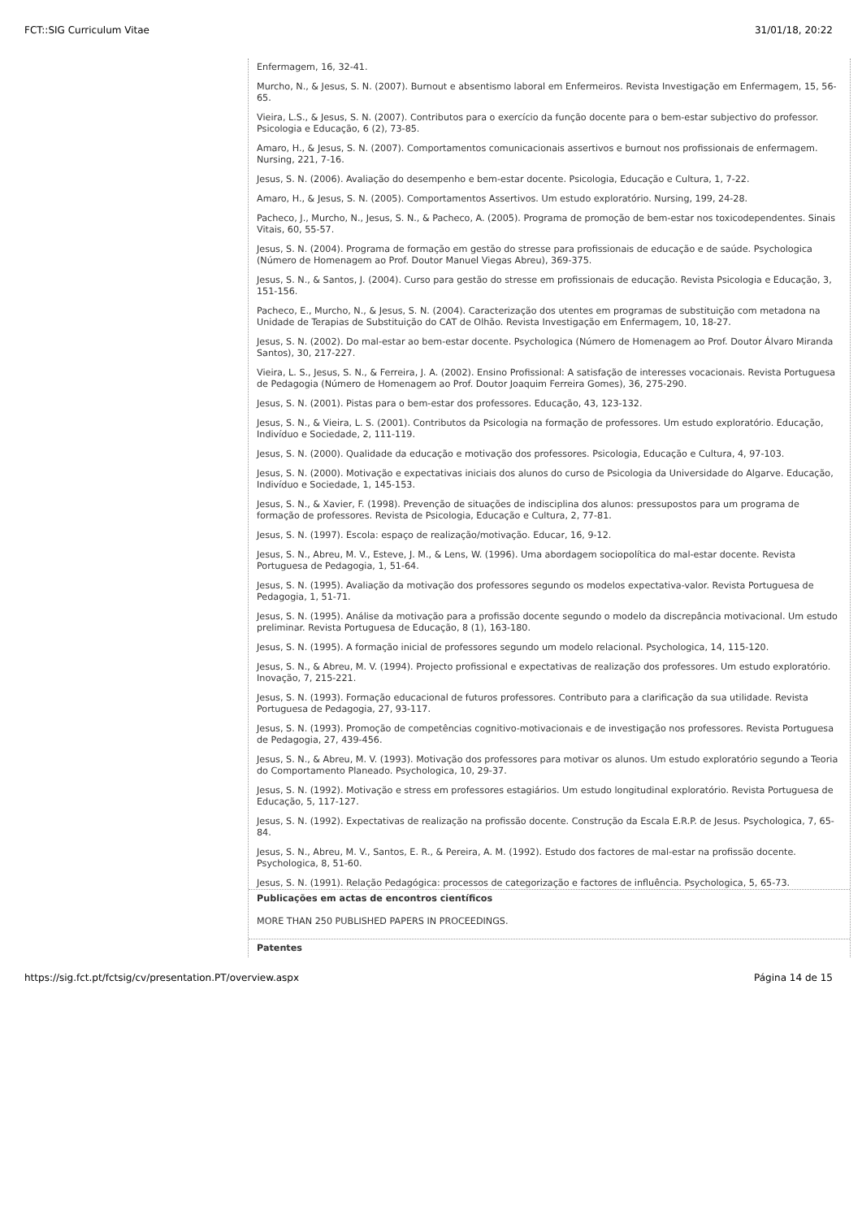FCT::SIG Curriculum Vitae 31/01/18, 20:22
Enfermagem, 16, 32-41.
Murcho, N., & Jesus, S. N. (2007). Burnout e absentismo laboral em Enfermeiros. Revista Investigação em Enfermagem, 15, 56-65.
Vieira, L.S., & Jesus, S. N. (2007). Contributos para o exercício da função docente para o bem-estar subjectivo do professor. Psicologia e Educação, 6 (2), 73-85.
Amaro, H., & Jesus, S. N. (2007). Comportamentos comunicacionais assertivos e burnout nos profissionais de enfermagem. Nursing, 221, 7-16.
Jesus, S. N. (2006). Avaliação do desempenho e bem-estar docente. Psicologia, Educação e Cultura, 1, 7-22.
Amaro, H., & Jesus, S. N. (2005). Comportamentos Assertivos. Um estudo exploratório. Nursing, 199, 24-28.
Pacheco, J., Murcho, N., Jesus, S. N., & Pacheco, A. (2005). Programa de promoção de bem-estar nos toxicodependentes. Sinais Vitais, 60, 55-57.
Jesus, S. N. (2004). Programa de formação em gestão do stresse para profissionais de educação e de saúde. Psychologica (Número de Homenagem ao Prof. Doutor Manuel Viegas Abreu), 369-375.
Jesus, S. N., & Santos, J. (2004). Curso para gestão do stresse em profissionais de educação. Revista Psicologia e Educação, 3, 151-156.
Pacheco, E., Murcho, N., & Jesus, S. N. (2004). Caracterização dos utentes em programas de substituição com metadona na Unidade de Terapias de Substituição do CAT de Olhão. Revista Investigação em Enfermagem, 10, 18-27.
Jesus, S. N. (2002). Do mal-estar ao bem-estar docente. Psychologica (Número de Homenagem ao Prof. Doutor Álvaro Miranda Santos), 30, 217-227.
Vieira, L. S., Jesus, S. N., & Ferreira, J. A. (2002). Ensino Profissional: A satisfação de interesses vocacionais. Revista Portuguesa de Pedagogia (Número de Homenagem ao Prof. Doutor Joaquim Ferreira Gomes), 36, 275-290.
Jesus, S. N. (2001). Pistas para o bem-estar dos professores. Educação, 43, 123-132.
Jesus, S. N., & Vieira, L. S. (2001). Contributos da Psicologia na formação de professores. Um estudo exploratório. Educação, Indivíduo e Sociedade, 2, 111-119.
Jesus, S. N. (2000). Qualidade da educação e motivação dos professores. Psicologia, Educação e Cultura, 4, 97-103.
Jesus, S. N. (2000). Motivação e expectativas iniciais dos alunos do curso de Psicologia da Universidade do Algarve. Educação, Indivíduo e Sociedade, 1, 145-153.
Jesus, S. N., & Xavier, F. (1998). Prevenção de situações de indisciplina dos alunos: pressupostos para um programa de formação de professores. Revista de Psicologia, Educação e Cultura, 2, 77-81.
Jesus, S. N. (1997). Escola: espaço de realização/motivação. Educar, 16, 9-12.
Jesus, S. N., Abreu, M. V., Esteve, J. M., & Lens, W. (1996). Uma abordagem sociopolítica do mal-estar docente. Revista Portuguesa de Pedagogia, 1, 51-64.
Jesus, S. N. (1995). Avaliação da motivação dos professores segundo os modelos expectativa-valor. Revista Portuguesa de Pedagogia, 1, 51-71.
Jesus, S. N. (1995). Análise da motivação para a profissão docente segundo o modelo da discrepância motivacional. Um estudo preliminar. Revista Portuguesa de Educação, 8 (1), 163-180.
Jesus, S. N. (1995). A formação inicial de professores segundo um modelo relacional. Psychologica, 14, 115-120.
Jesus, S. N., & Abreu, M. V. (1994). Projecto profissional e expectativas de realização dos professores. Um estudo exploratório. Inovação, 7, 215-221.
Jesus, S. N. (1993). Formação educacional de futuros professores. Contributo para a clarificação da sua utilidade. Revista Portuguesa de Pedagogia, 27, 93-117.
Jesus, S. N. (1993). Promoção de competências cognitivo-motivacionais e de investigação nos professores. Revista Portuguesa de Pedagogia, 27, 439-456.
Jesus, S. N., & Abreu, M. V. (1993). Motivação dos professores para motivar os alunos. Um estudo exploratório segundo a Teoria do Comportamento Planeado. Psychologica, 10, 29-37.
Jesus, S. N. (1992). Motivação e stress em professores estagiários. Um estudo longitudinal exploratório. Revista Portuguesa de Educação, 5, 117-127.
Jesus, S. N. (1992). Expectativas de realização na profissão docente. Construção da Escala E.R.P. de Jesus. Psychologica, 7, 65-84.
Jesus, S. N., Abreu, M. V., Santos, E. R., & Pereira, A. M. (1992). Estudo dos factores de mal-estar na profissão docente. Psychologica, 8, 51-60.
Jesus, S. N. (1991). Relação Pedagógica: processos de categorização e factores de influência. Psychologica, 5, 65-73.
Publicações em actas de encontros científicos
MORE THAN 250 PUBLISHED PAPERS IN PROCEEDINGS.
Patentes
https://sig.fct.pt/fctsig/cv/presentation.PT/overview.aspx Página 14 de 15